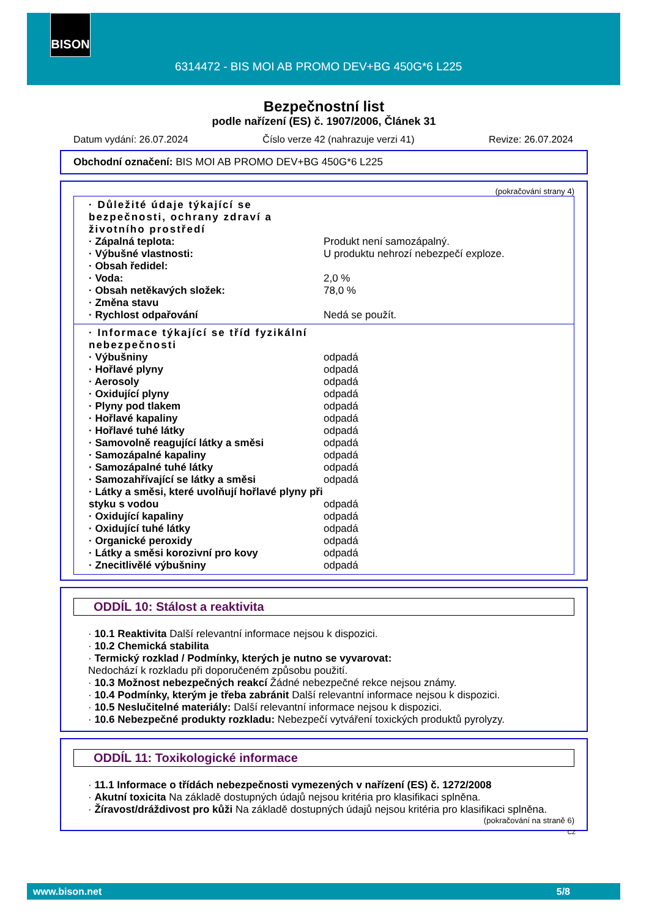BISON
6314472 - BIS MOI AB PROMO DEV+BG 450G*6 L225
Bezpečnostní list
podle nařízení (ES) č. 1907/2006, Článek 31
Datum vydání: 26.07.2024 Číslo verze 42 (nahrazuje verzi 41) Revize: 26.07.2024
Obchodní označení: BIS MOI AB PROMO DEV+BG 450G*6 L225
(pokračování strany 4)
· Důležité údaje týkající se bezpečnosti, ochrany zdraví a životního prostředí
· Zápalná teplota: Produkt není samozápalný.
· Výbušné vlastnosti: U produktu nehrozí nebezpečí exploze.
· Obsah ředidel:
· Voda: 2,0 %
· Obsah netěkavých složek: 78,0 %
· Změna stavu
· Rychlost odpařování Nedá se použít.
· Informace týkající se tříd fyzikální nebezpečnosti
· Výbušniny odpadá
· Hořlavé plyny odpadá
· Aerosoly odpadá
· Oxidující plyny odpadá
· Plyny pod tlakem odpadá
· Hořlavé kapaliny odpadá
· Hořlavé tuhé látky odpadá
· Samovolně reagující látky a směsi odpadá
· Samozápalné kapaliny odpadá
· Samozápalné tuhé látky odpadá
· Samozahřívající se látky a směsi odpadá
· Látky a směsi, které uvolňují hořlavé plyny při styku s vodou odpadá
· Oxidující kapaliny odpadá
· Oxidující tuhé látky odpadá
· Organické peroxidy odpadá
· Látky a směsi korozivní pro kovy odpadá
· Znecitlivělé výbušniny odpadá
ODDÍL 10: Stálost a reaktivita
· 10.1 Reaktivita Další relevantní informace nejsou k dispozici.
· 10.2 Chemická stabilita
· Termický rozklad / Podmínky, kterých je nutno se vyvarovat:
Nedochází k rozkladu při doporučeném způsobu použití.
· 10.3 Možnost nebezpečných reakcí Žádné nebezpečné rekce nejsou známy.
· 10.4 Podmínky, kterým je třeba zabránit Další relevantní informace nejsou k dispozici.
· 10.5 Neslučitelné materiály: Další relevantní informace nejsou k dispozici.
· 10.6 Nebezpečné produkty rozkladu: Nebezpečí vytváření toxických produktů pyrolyzy.
ODDÍL 11: Toxikologické informace
· 11.1 Informace o třídách nebezpečnosti vymezených v nařízení (ES) č. 1272/2008
· Akutní toxicita Na základě dostupných údajů nejsou kritéria pro klasifikaci splněna.
· Žíravost/dráždivost pro kůži Na základě dostupných údajů nejsou kritéria pro klasifikaci splněna.
(pokračování na straně 6)
CZ
www.bison.net 5/8